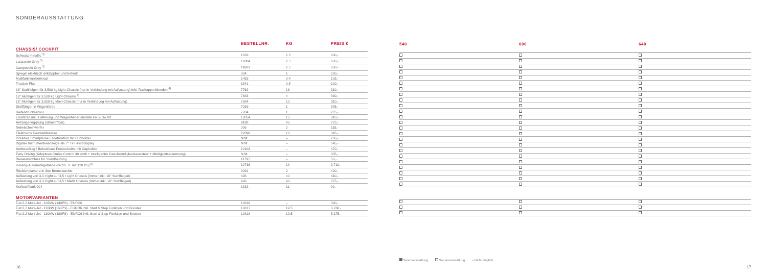SONDERAUSSTATTUNG
| | BESTELLNR. | KG | PREIS € |
| --- | --- | --- | --- |
| CHASSIS/ COCKPIT | | | |
| Schwarz metallic <sup>3)</sup> | 1333 | 2.5 | 630,- |
| Lanzarote Grey <sup>3)</sup> | 12084 | 2.5 | 630,- |
| Campovolo Grey <sup>3)</sup> | 11603 | 2.5 | 630,- |
| Spiegel elektrisch anklappbar und beheizt | 004 | 1 | 280,- |
| Multifunktionslenkrad | 1453 | 0.4 | 105,- |
| Traction Plus | 6341 | 0.5 | 100,- |
| 16" Stahlfelgen für 3.500 kg Light-Chassis (nur in Verbindung mit Auflastung) inkl. Radkappenblenden <sup>4)</sup> | 7762 | 16 | 310,- |
| 16" Alufelgen für 3.500 kg Light-Chassis <sup>4)</sup> | 7683 | 4 | 830,- |
| 16" Alufelgen für 3.500 kg Maxi-Chassis (nur in Verbindung mit Auflastung) | 7684 | 10 | 310,- |
| Stoßfänger in Wagenfarbe | 7939 | 1 | 385,- |
| Reifendrucksensor | 7704 | 1 | 205,- |
| Ersatzrad inkl. Halterung und Wagenheber anstelle Fix & Go Kit | 10054 | 15 | 310,- |
| Anhängerkupplung (abnehmbar) | 9198 | 40 | 775,- |
| Nebelscheinwerfer | 006 | 2 | 115,- |
| Elektrische Feststellbremse | 12098 | 10 | 345,- |
| Induktive Smartphone Ladefunktion mit Cupholder | fehlt | – | 260,- |
| Digitale Instrumentenanzeige als 7" TFT-Farbdisplay | fehlt | – | 545,- |
| Antibeschlag / Beheizbare Frontscheibe mit Cupholder | 12103 | – | 470,- |
| Easy Driving (Adaptives Cruise Control 30 km/h + intelligenter Geschwindigkeitsassistent + Müdigkeitserkennung) | fehlt | – | 835,- |
| Dieselanschluss für Standheizung | 11797 | – | 50,- |
| 9-Gang-Automatikgetriebe (nicht i. V. mit 120 PS) <sup>5)</sup> | 10736 | 18 | 3.710,- |
| Rückfahrkamera in 3ter Bremsleuchte | 8091 | 2 | 420,- |
| Auflastung von 3,3 t light auf 3,5 t Light Chassis (immer inkl. 16" Stahlfelgen) | 496 | 40 | 410,- |
| Auflastung von 3,3 t light auf 3,5 t MAXI Chassis (immer inkl. 16" Stahlfelgen) | 496 | 40 | 575,- |
| Kraftstofftank 90 l | 1332 | 11 | 90,- |
| MOTORVARIANTEN | | | |
| Fiat 2,2 Multi-Jet - 103kW (140PS) - EURO6 | 10816 | – | 890,- |
| Fiat 2,2 Multi-Jet - 118kW (160PS) - EURO6 inkl. Start & Stop Funktion und Booster | 10817 | 19.5 | 3.230,- |
| Fiat 2,2 Multi-Jet - 130kW (180PS) - EURO6 inkl. Start & Stop Funktion und Booster | 10818 | 19.5 | 5.175,- |
| 540 | 600 | 640 |
| --- | --- | --- |
Serienausstattung Sonderausstattung – Nicht möglich
16 17